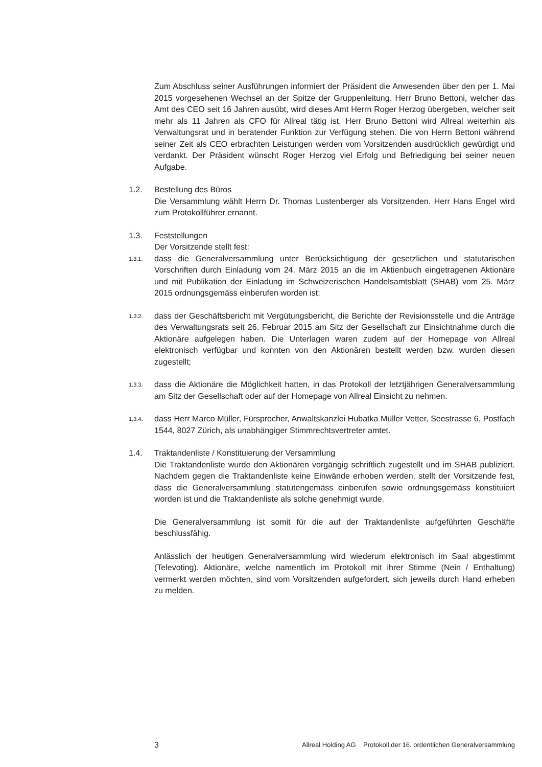Zum Abschluss seiner Ausführungen informiert der Präsident die Anwesenden über den per 1. Mai 2015 vorgesehenen Wechsel an der Spitze der Gruppenleitung. Herr Bruno Bettoni, welcher das Amt des CEO seit 16 Jahren ausübt, wird dieses Amt Herrn Roger Herzog übergeben, welcher seit mehr als 11 Jahren als CFO für Allreal tätig ist. Herr Bruno Bettoni wird Allreal weiterhin als Verwaltungsrat und in beratender Funktion zur Verfügung stehen. Die von Herrn Bettoni während seiner Zeit als CEO erbrachten Leistungen werden vom Vorsitzenden ausdrücklich gewürdigt und verdankt. Der Präsident wünscht Roger Herzog viel Erfolg und Befriedigung bei seiner neuen Aufgabe.
1.2. Bestellung des Büros
Die Versammlung wählt Herrn Dr. Thomas Lustenberger als Vorsitzenden. Herr Hans Engel wird zum Protokollführer ernannt.
1.3. Feststellungen
Der Vorsitzende stellt fest:
1.3.1.
dass die Generalversammlung unter Berücksichtigung der gesetzlichen und statutarischen Vorschriften durch Einladung vom 24. März 2015 an die im Aktienbuch eingetragenen Aktionäre und mit Publikation der Einladung im Schweizerischen Handelsamtsblatt (SHAB) vom 25. März 2015 ordnungsgemäss einberufen worden ist;
1.3.2.
dass der Geschäftsbericht mit Vergütungsbericht, die Berichte der Revisionsstelle und die Anträge des Verwaltungsrats seit 26. Februar 2015 am Sitz der Gesellschaft zur Einsichtnahme durch die Aktionäre aufgelegen haben. Die Unterlagen waren zudem auf der Homepage von Allreal elektronisch verfügbar und konnten von den Aktionären bestellt werden bzw. wurden diesen zugestellt;
1.3.3.
dass die Aktionäre die Möglichkeit hatten, in das Protokoll der letztjährigen Generalversammlung am Sitz der Gesellschaft oder auf der Homepage von Allreal Einsicht zu nehmen.
1.3.4.
dass Herr Marco Müller, Fürsprecher, Anwaltskanzlei Hubatka Müller Vetter, Seestrasse 6, Postfach 1544, 8027 Zürich, als unabhängiger Stimmrechtsvertreter amtet.
1.4. Traktandenliste / Konstituierung der Versammlung
Die Traktandenliste wurde den Aktionären vorgängig schriftlich zugestellt und im SHAB publiziert. Nachdem gegen die Traktandenliste keine Einwände erhoben werden, stellt der Vorsitzende fest, dass die Generalversammlung statutengemäss einberufen sowie ordnungsgemäss konstituiert worden ist und die Traktandenliste als solche genehmigt wurde.
Die Generalversammlung ist somit für die auf der Traktandenliste aufgeführten Geschäfte beschlussfähig.
Anlässlich der heutigen Generalversammlung wird wiederum elektronisch im Saal abgestimmt (Televoting). Aktionäre, welche namentlich im Protokoll mit ihrer Stimme (Nein / Enthaltung) vermerkt werden möchten, sind vom Vorsitzenden aufgefordert, sich jeweils durch Hand erheben zu melden.
3 Allreal Holding AG Protokoll der 16. ordentlichen Generalversammlung